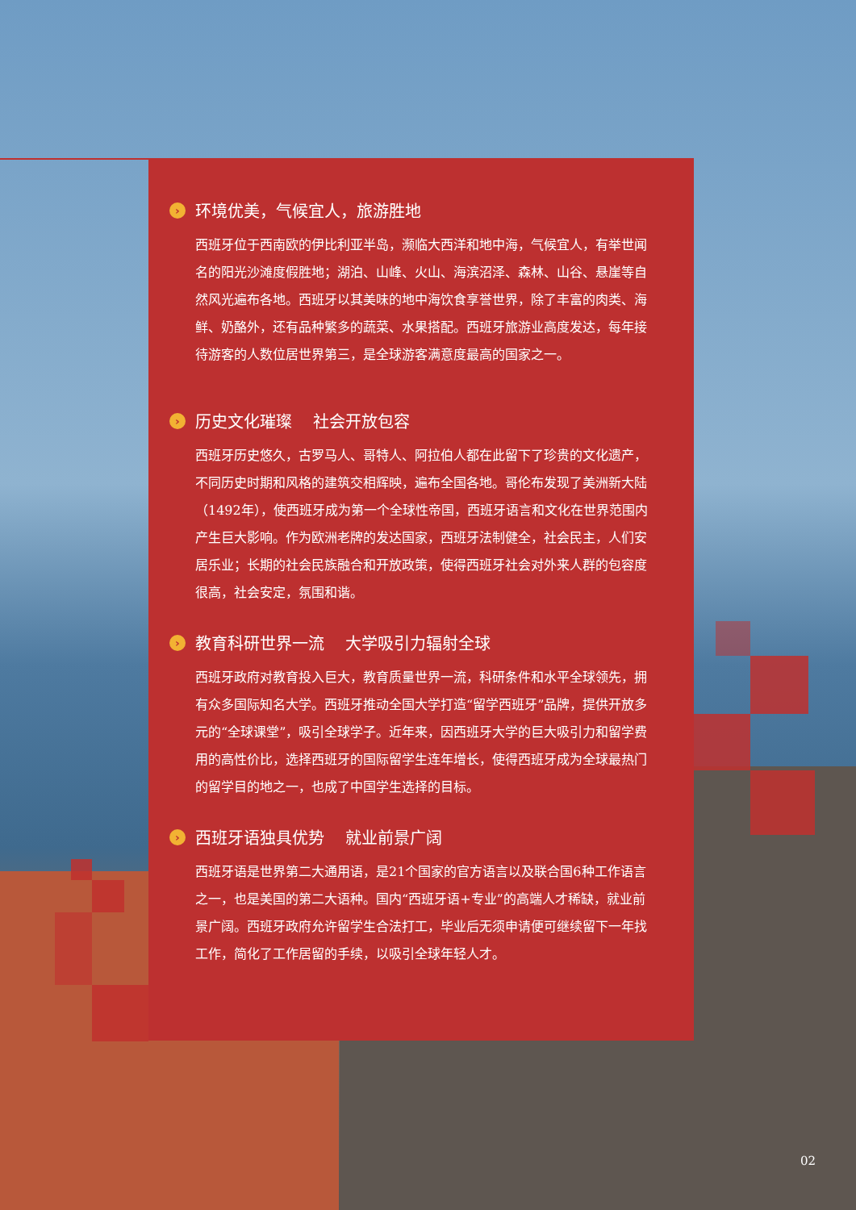› 环境优美，气候宜人，旅游胜地
西班牙位于西南欧的伊比利亚半岛，濒临大西洋和地中海，气候宜人，有举世闻名的阳光沙滩度假胜地；湖泊、山峰、火山、海滨沼泽、森林、山谷、悬崖等自然风光遍布各地。西班牙以其美味的地中海饮食享誉世界，除了丰富的肉类、海鲜、奶酪外，还有品种繁多的蔬菜、水果搭配。西班牙旅游业高度发达，每年接待游客的人数位居世界第三，是全球游客满意度最高的国家之一。
› 历史文化璀璨　 社会开放包容
西班牙历史悠久，古罗马人、哥特人、阿拉伯人都在此留下了珍贵的文化遗产，不同历史时期和风格的建筑交相辉映，遍布全国各地。哥伦布发现了美洲新大陆（1492年），使西班牙成为第一个全球性帝国，西班牙语言和文化在世界范围内产生巨大影响。作为欧洲老牌的发达国家，西班牙法制健全，社会民主，人们安居乐业；长期的社会民族融合和开放政策，使得西班牙社会对外来人群的包容度很高，社会安定，氛围和谐。
› 教育科研世界一流　 大学吸引力辐射全球
西班牙政府对教育投入巨大，教育质量世界一流，科研条件和水平全球领先，拥有众多国际知名大学。西班牙推动全国大学打造“留学西班牙”品牌，提供开放多元的“全球课堂”，吸引全球学子。近年来，因西班牙大学的巨大吸引力和留学费用的高性价比，选择西班牙的国际留学生连年增长，使得西班牙成为全球最热门的留学目的地之一，也成了中国学生选择的目标。
› 西班牙语独具优势　 就业前景广阔
西班牙语是世界第二大通用语，是21个国家的官方语言以及联合国6种工作语言之一，也是美国的第二大语种。国内“西班牙语+专业”的高端人才稀缺，就业前景广阔。西班牙政府允许留学生合法打工，毕业后无须申请便可继续留下一年找工作，简化了工作居留的手续，以吸引全球年轻人才。
02